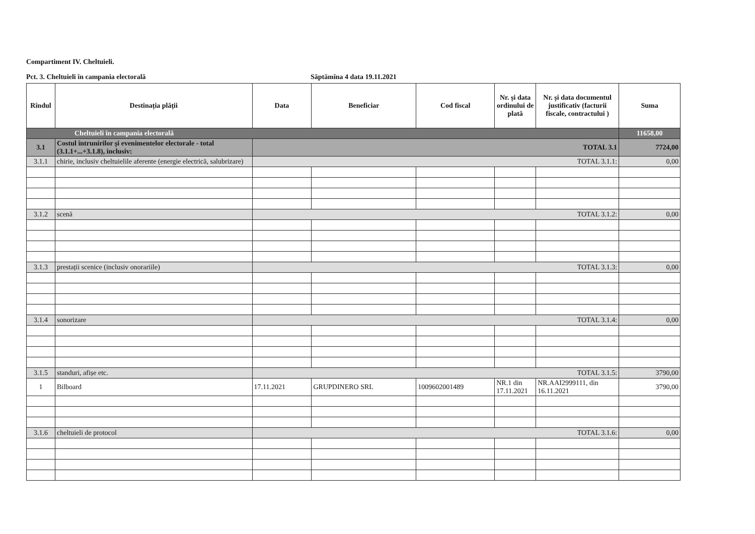Compartiment IV. Cheltuieli.
Pct. 3. Cheltuieli în campania electorală Săptămîna 4 data 19.11.2021
| Rîndul | Destinația plății | Data | Beneficiar | Cod fiscal | Nr. și data ordinului de plată | Nr. și data documentul justificativ (facturii fiscale, contractului ) | Suma |
| --- | --- | --- | --- | --- | --- | --- | --- |
| Cheltuieli în campania electorală | | | | | | | 11658,00 |
| 3.1 | Costul întrunirilor și evenimentelor electorale - total (3.1.1+...+3.1.8), inclusiv: | TOTAL 3.1 | | | | | 7724,00 |
| 3.1.1 | chirie, inclusiv cheltuielile aferente (energie electrică, salubrizare) | TOTAL 3.1.1: | | | | | 0,00 |
| 3.1.2 | scenă | TOTAL 3.1.2: | | | | | 0,00 |
| 3.1.3 | prestații scenice (inclusiv onorariile) | TOTAL 3.1.3: | | | | | 0,00 |
| 3.1.4 | sonorizare | TOTAL 3.1.4: | | | | | 0,00 |
| 3.1.5 | standuri, afișe etc. | TOTAL 3.1.5: | | | | | 3790,00 |
| 1 | Bilboard | 17.11.2021 | GRUPDINERO SRL | 1009602001489 | NR.1 din 17.11.2021 | NR.AAI2999111, din 16.11.2021 | 3790,00 |
| 3.1.6 | cheltuieli de protocol | TOTAL 3.1.6: | | | | | 0,00 |